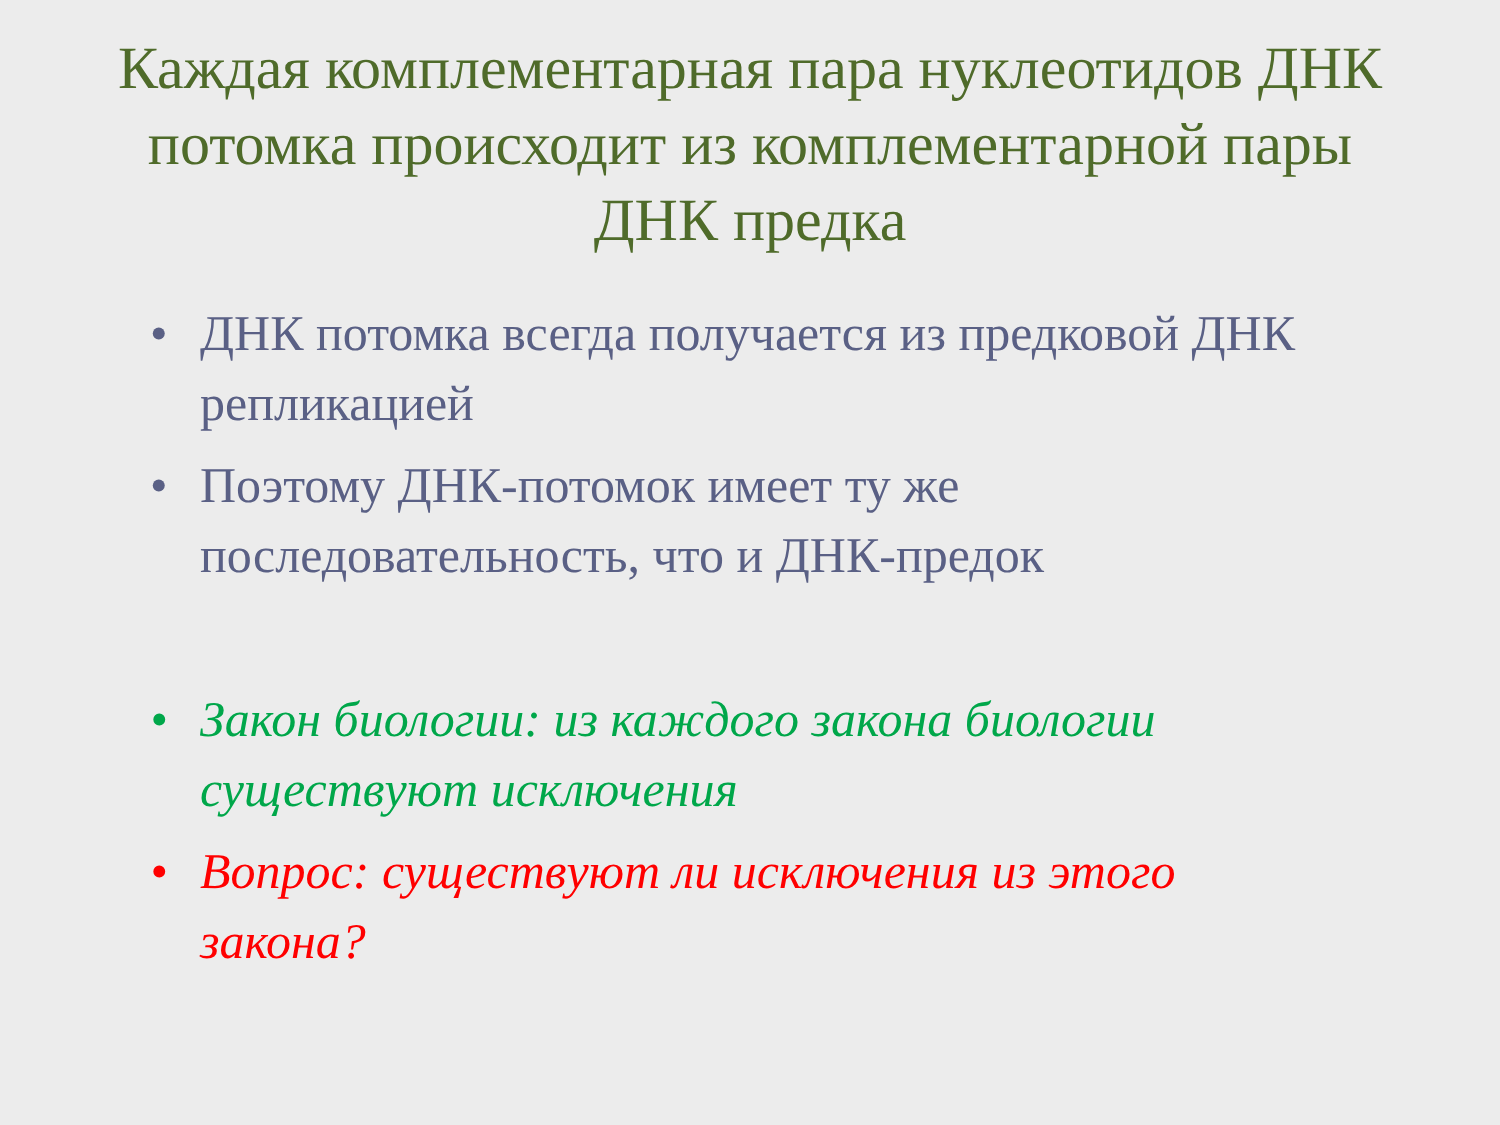Каждая комплементарная пара нуклеотидов ДНК потомка происходит из комплементарной пары ДНК предка
• ДНК потомка всегда получается из предковой ДНК репликацией
• Поэтому ДНК-потомок имеет ту же последовательность, что и ДНК-предок
• Закон биологии: из каждого закона биологии существуют исключения
• Вопрос: существуют ли исключения из этого закона?